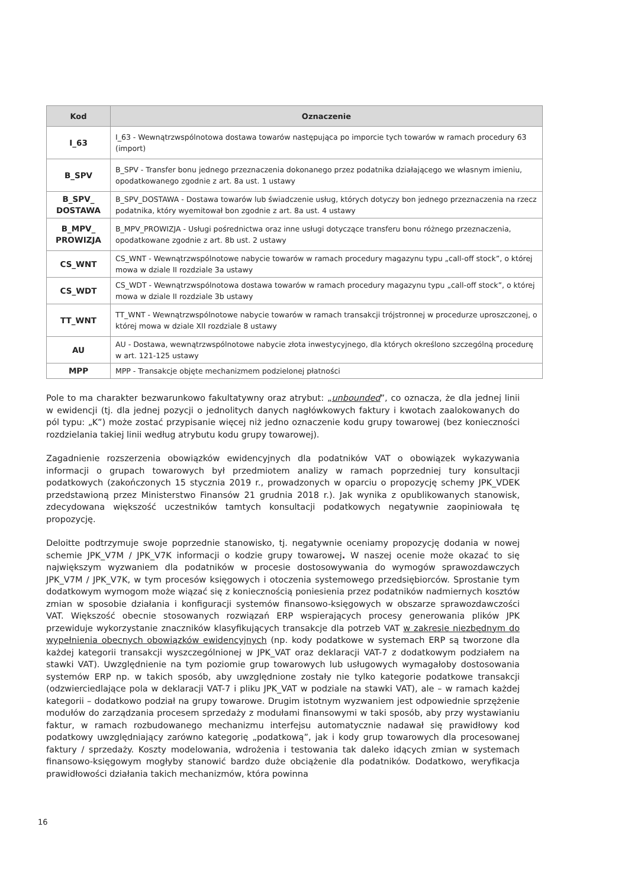| Kod | Oznaczenie |
| --- | --- |
| I_63 | I_63 - Wewnątrzwspólnotowa dostawa towarów następująca po imporcie tych towarów w ramach procedury 63 (import) |
| B_SPV | B_SPV - Transfer bonu jednego przeznaczenia dokonanego przez podatnika działającego we własnym imieniu, opodatkowanego zgodnie z art. 8a ust. 1 ustawy |
| B_SPV_ DOSTAWA | B_SPV_DOSTAWA - Dostawa towarów lub świadczenie usług, których dotyczy bon jednego przeznaczenia na rzecz podatnika, który wyemitował bon zgodnie z art. 8a ust. 4 ustawy |
| B_MPV_ PROWIZJA | B_MPV_PROWIZJA - Usługi pośrednictwa oraz inne usługi dotyczące transferu bonu różnego przeznaczenia, opodatkowane zgodnie z art. 8b ust. 2 ustawy |
| CS_WNT | CS_WNT - Wewnątrzwspólnotowe nabycie towarów w ramach procedury magazynu typu „call-off stock”, o której mowa w dziale II rozdziale 3a ustawy |
| CS_WDT | CS_WDT - Wewnątrzwspólnotowa dostawa towarów w ramach procedury magazynu typu „call-off stock”, o której mowa w dziale II rozdziale 3b ustawy |
| TT_WNT | TT_WNT - Wewnątrzwspólnotowe nabycie towarów w ramach transakcji trójstronnej w procedurze uproszczonej, o której mowa w dziale XII rozdziale 8 ustawy |
| AU | AU - Dostawa, wewnątrzwspólnotowe nabycie złota inwestycyjnego, dla których określono szczególną procedurę w art. 121-125 ustawy |
| MPP | MPP - Transakcje objęte mechanizmem podzielonej płatności |
Pole to ma charakter bezwarunkowo fakultatywny oraz atrybut: „unbounded”, co oznacza, że dla jednej linii w ewidencji (tj. dla jednej pozycji o jednolitych danych nagłówkowych faktury i kwotach zaalokowanych do pól typu: „K”) może zostać przypisanie więcej niż jedno oznaczenie kodu grupy towarowej (bez konieczności rozdzielania takiej linii według atrybutu kodu grupy towarowej).
Zagadnienie rozszerzenia obowiązków ewidencyjnych dla podatników VAT o obowiązek wykazywania informacji o grupach towarowych był przedmiotem analizy w ramach poprzedniej tury konsultacji podatkowych (zakończonych 15 stycznia 2019 r., prowadzonych w oparciu o propozycję schemy JPK_VDEK przedstawioną przez Ministerstwo Finansów 21 grudnia 2018 r.). Jak wynika z opublikowanych stanowisk, zdecydowana większość uczestników tamtych konsultacji podatkowych negatywnie zaopiniowała tę propozycję.
Deloitte podtrzymuje swoje poprzednie stanowisko, tj. negatywnie oceniamy propozycję dodania w nowej schemie JPK_V7M / JPK_V7K informacji o kodzie grupy towarowej. W naszej ocenie może okazać to się największym wyzwaniem dla podatników w procesie dostosowywania do wymogów sprawozdawczych JPK_V7M / JPK_V7K, w tym procesów księgowych i otoczenia systemowego przedsiębiorców. Sprostanie tym dodatkowym wymogom może wiązać się z koniecznością poniesienia przez podatników nadmiernych kosztów zmian w sposobie działania i konfiguracji systemów finansowo-księgowych w obszarze sprawozdawczości VAT. Większość obecnie stosowanych rozwiązań ERP wspierających procesy generowania plików JPK przewiduje wykorzystanie znaczników klasyfikujących transakcje dla potrzeb VAT w zakresie niezbędnym do wypełnienia obecnych obowiązków ewidencyjnych (np. kody podatkowe w systemach ERP są tworzone dla każdej kategorii transakcji wyszczególnionej w JPK_VAT oraz deklaracji VAT-7 z dodatkowym podziałem na stawki VAT). Uwzględnienie na tym poziomie grup towarowych lub usługowych wymagałoby dostosowania systemów ERP np. w takich sposób, aby uwzględnione zostały nie tylko kategorie podatkowe transakcji (odzwierciedlające pola w deklaracji VAT-7 i pliku JPK_VAT w podziale na stawki VAT), ale – w ramach każdej kategorii – dodatkowo podział na grupy towarowe. Drugim istotnym wyzwaniem jest odpowiednie sprzężenie modułów do zarządzania procesem sprzedaży z modułami finansowymi w taki sposób, aby przy wystawianiu faktur, w ramach rozbudowanego mechanizmu interfejsu automatycznie nadawał się prawidłowy kod podatkowy uwzględniający zarówno kategorię „podatkową”, jak i kody grup towarowych dla procesowanej faktury / sprzedaży. Koszty modelowania, wdrożenia i testowania tak daleko idących zmian w systemach finansowo-księgowym mogłyby stanowić bardzo duże obciążenie dla podatników. Dodatkowo, weryfikacja prawidłowości działania takich mechanizmów, która powinna
16